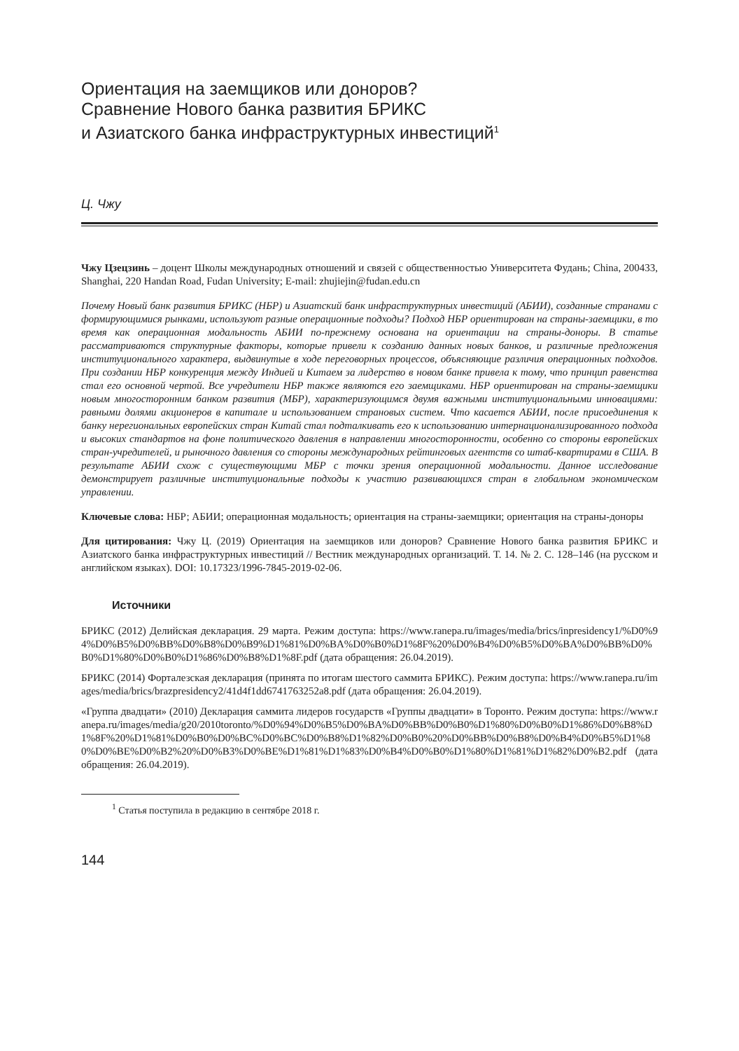Ориентация на заемщиков или доноров?
Сравнение Нового банка развития БРИКС
и Азиатского банка инфраструктурных инвестиций<sup>1</sup>
Ц. Чжу
Чжу Цзецзинь – доцент Школы международных отношений и связей с общественностью Университета Фудань; China, 200433, Shanghai, 220 Handan Road, Fudan University; E-mail: zhujiejin@fudan.edu.cn
Почему Новый банк развития БРИКС (НБР) и Азиатский банк инфраструктурных инвестиций (АБИИ), созданные странами с формирующимися рынками, используют разные операционные подходы? Подход НБР ориентирован на страны-заемщики, в то время как операционная модальность АБИИ по-прежнему основана на ориентации на страны-доноры. В статье рассматриваются структурные факторы, которые привели к созданию данных новых банков, и различные предложения институционального характера, выдвинутые в ходе переговорных процессов, объясняющие различия операционных подходов. При создании НБР конкуренция между Индией и Китаем за лидерство в новом банке привела к тому, что принцип равенства стал его основной чертой. Все учредители НБР также являются его заемщиками. НБР ориентирован на страны-заемщики новым многосторонним банком развития (МБР), характеризующимся двумя важными институциональными инновациями: равными долями акционеров в капитале и использованием страновых систем. Что касается АБИИ, после присоединения к банку нерегиональных европейских стран Китай стал подталкивать его к использованию интернационализированного подхода и высоких стандартов на фоне политического давления в направлении многосторонности, особенно со стороны европейских стран-учредителей, и рыночного давления со стороны международных рейтинговых агентств со штаб-квартирами в США. В результате АБИИ схож с существующими МБР с точки зрения операционной модальности. Данное исследование демонстрирует различные институциональные подходы к участию развивающихся стран в глобальном экономическом управлении.
Ключевые слова: НБР; АБИИ; операционная модальность; ориентация на страны-заемщики; ориентация на страны-доноры
Для цитирования: Чжу Ц. (2019) Ориентация на заемщиков или доноров? Сравнение Нового банка развития БРИКС и Азиатского банка инфраструктурных инвестиций // Вестник международных организаций. Т. 14. № 2. С. 128–146 (на русском и английском языках). DOI: 10.17323/1996-7845-2019-02-06.
Источники
БРИКС (2012) Делийская декларация. 29 марта. Режим доступа: https://www.ranepa.ru/images/media/brics/inpresidency1/%D0%94%D0%B5%D0%BB%D0%B8%D0%B9%D1%81%D0%BA%D0%B0%D1%8F%20%D0%B4%D0%B5%D0%BA%D0%BB%D0%B0%D1%80%D0%B0%D1%86%D0%B8%D1%8F.pdf (дата обращения: 26.04.2019).
БРИКС (2014) Форталезская декларация (принята по итогам шестого саммита БРИКС). Режим доступа: https://www.ranepa.ru/images/media/brics/brazpresidency2/41d4f1dd6741763252a8.pdf (дата обращения: 26.04.2019).
«Группа двадцати» (2010) Декларация саммита лидеров государств «Группы двадцати» в Торонто. Режим доступа: https://www.ranepa.ru/images/media/g20/2010toronto/%D0%94%D0%B5%D0%BA%D0%BB%D0%B0%D1%80%D0%B0%D1%86%D0%B8%D1%8F%20%D1%81%D0%B0%D0%BC%D0%BC%D0%B8%D1%82%D0%B0%20%D0%BB%D0%B8%D0%B4%D0%B5%D1%80%D0%BE%D0%B2%20%D0%B3%D0%BE%D1%81%D1%83%D0%B4%D0%B0%D1%80%D1%81%D1%82%D0%B2.pdf (дата обращения: 26.04.2019).
<sup>1</sup> Статья поступила в редакцию в сентябре 2018 г.
144